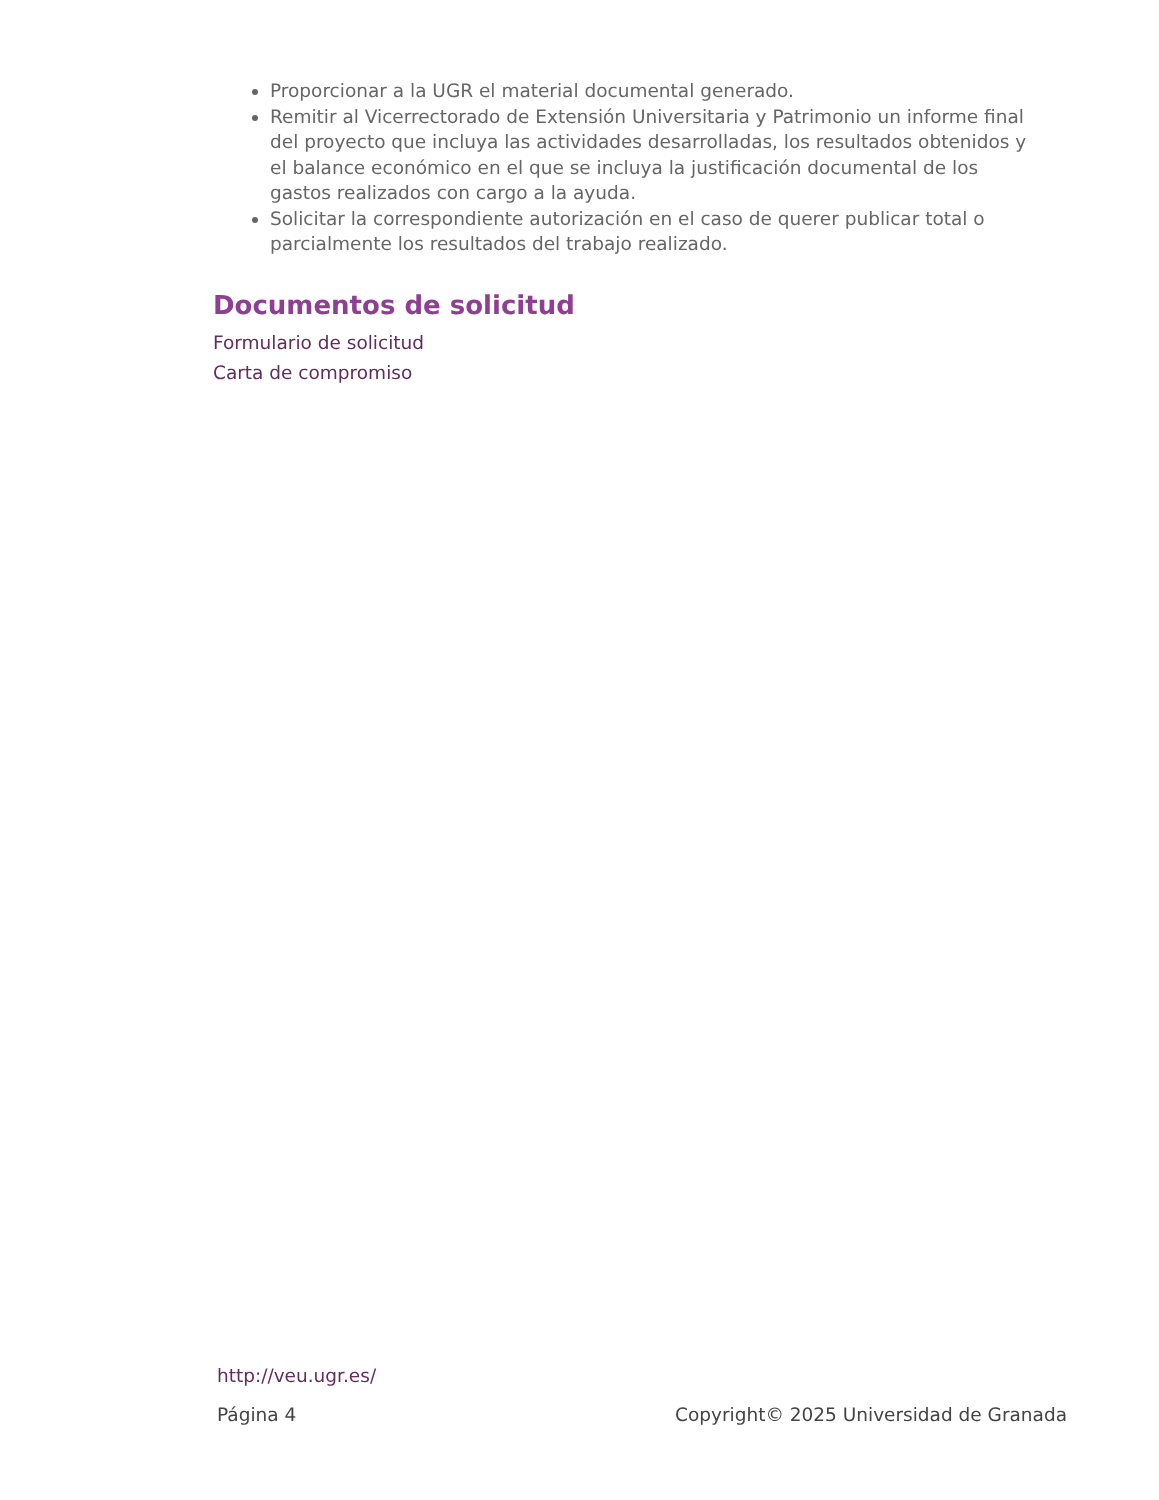Proporcionar a la UGR el material documental generado.
Remitir al Vicerrectorado de Extensión Universitaria y Patrimonio un informe final del proyecto que incluya las actividades desarrolladas, los resultados obtenidos y el balance económico en el que se incluya la justificación documental de los gastos realizados con cargo a la ayuda.
Solicitar la correspondiente autorización en el caso de querer publicar total o parcialmente los resultados del trabajo realizado.
Documentos de solicitud
Formulario de solicitud
Carta de compromiso
http://veu.ugr.es/
Página 4 Copyright© 2025 Universidad de Granada